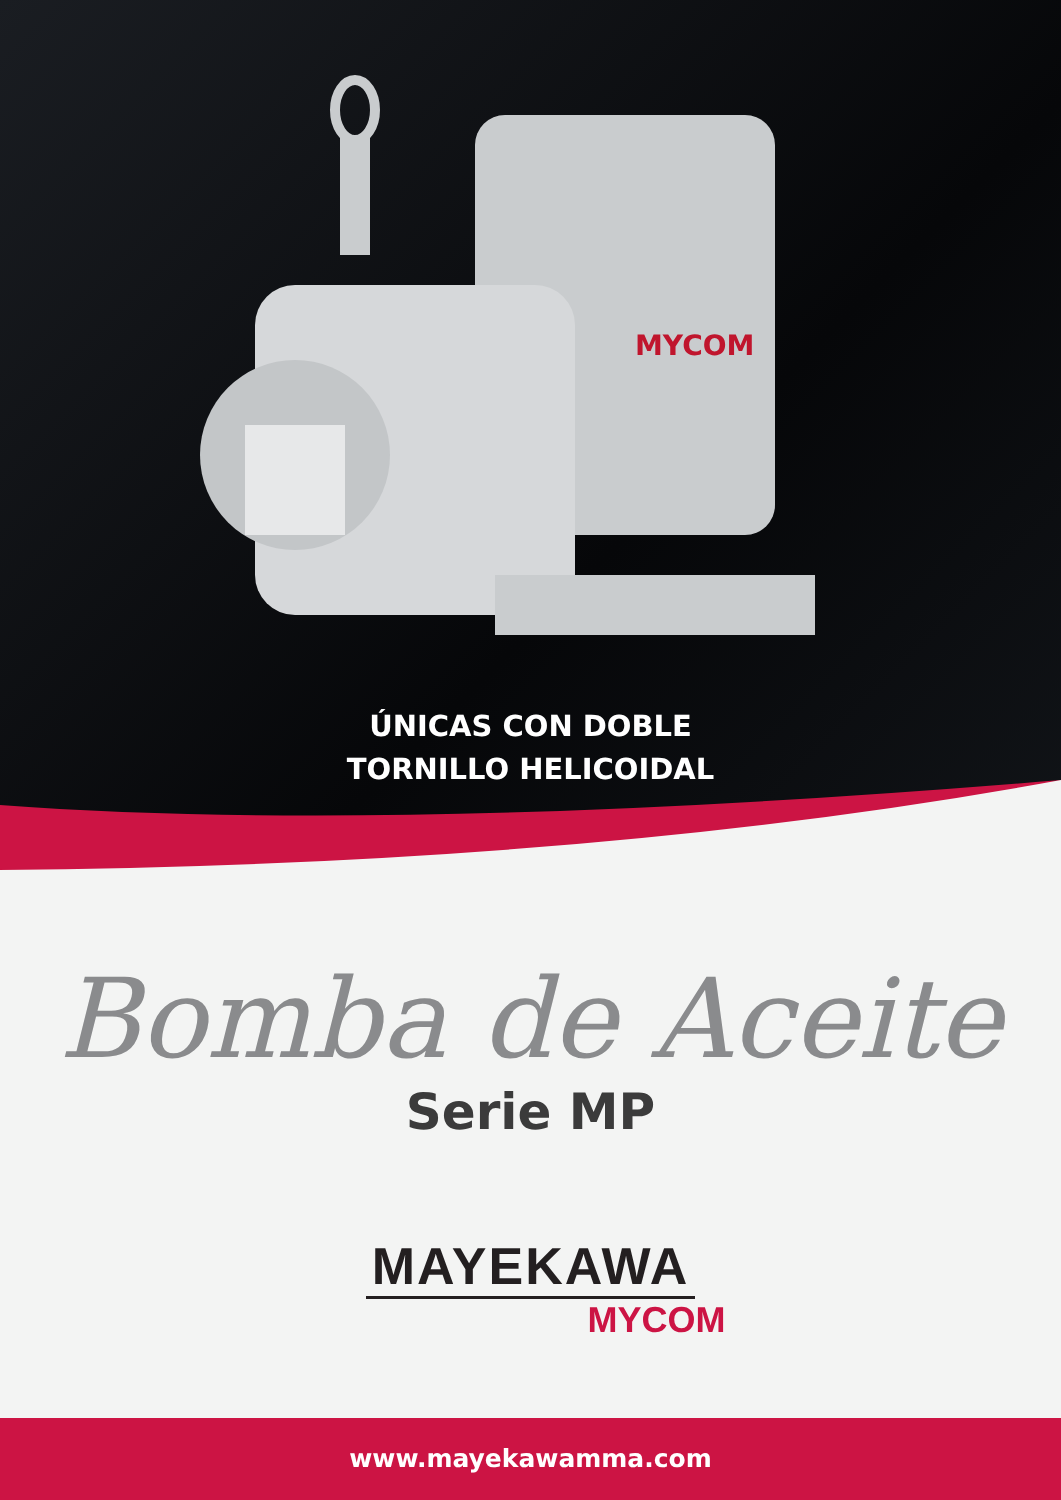MYCOM
ÚNICAS CON DOBLE
TORNILLO HELICOIDAL
Bomba de Aceite
Serie MP
MAYEKAWA
MYCOM
www.mayekawamma.com